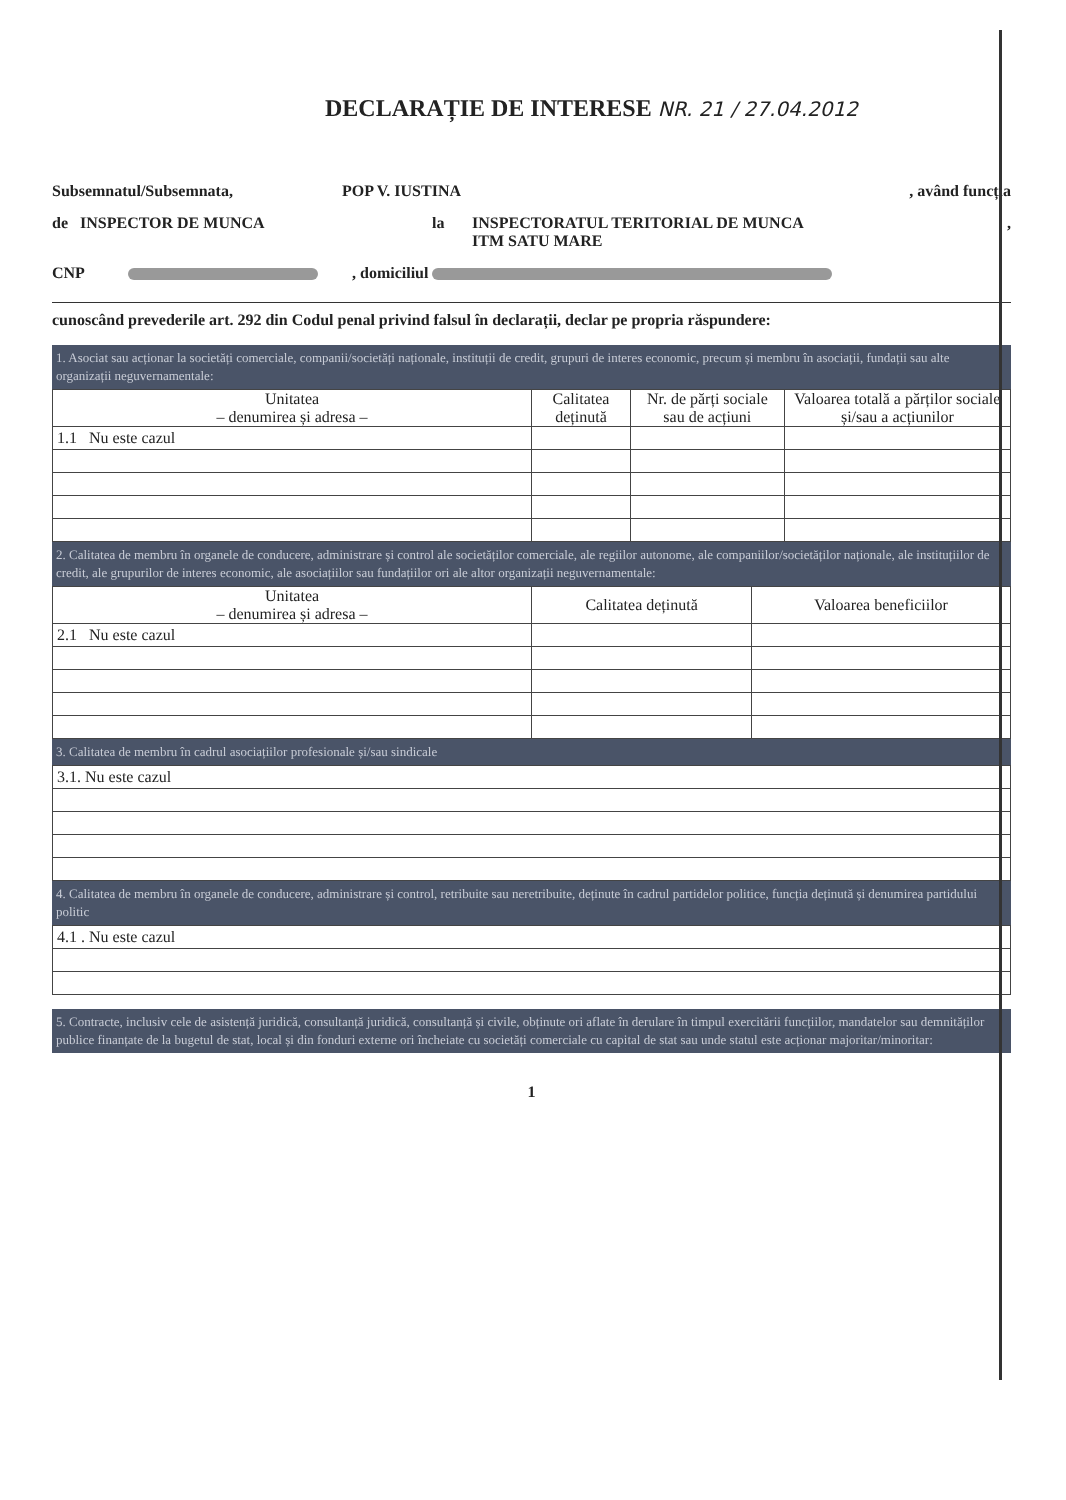DECLARAȚIE DE INTERESE NR. 21 / 27.04.2012
Subsemnatul/Subsemnata, POP V. IUSTINA, având funcția
de INSPECTOR DE MUNCA la INSPECTORATUL TERITORIAL DE MUNCA
ITM SATU MARE,
CNP , domiciliul
cunoscând prevederile art. 292 din Codul penal privind falsul în declarații, declar pe propria răspundere:
1. Asociat sau acționar la societăți comerciale, companii/societăți naționale, instituții de credit, grupuri de interes economic, precum și membru în asociații, fundații sau alte organizații neguvernamentale:
| Unitatea – denumirea și adresa – | Calitatea deținută | Nr. de părți sociale sau de acțiuni | Valoarea totală a părților sociale și/sau a acțiunilor |
| --- | --- | --- | --- |
| 1.1 Nu este cazul | | | |
2. Calitatea de membru în organele de conducere, administrare și control ale societăților comerciale, ale regiilor autonome, ale companiilor/societăților naționale, ale instituțiilor de credit, ale grupurilor de interes economic, ale asociațiilor sau fundațiilor ori ale altor organizații neguvernamentale:
| Unitatea – denumirea și adresa – | Calitatea deținută | Valoarea beneficiilor |
| --- | --- | --- |
| 2.1 Nu este cazul | | |
3. Calitatea de membru în cadrul asociațiilor profesionale și/sau sindicale
| 3.1. Nu este cazul |
4. Calitatea de membru în organele de conducere, administrare și control, retribuite sau neretribuite, deținute în cadrul partidelor politice, funcția deținută și denumirea partidului politic
| 4.1 . Nu este cazul |
5. Contracte, inclusiv cele de asistență juridică, consultanță juridică, consultanță și civile, obținute ori aflate în derulare în timpul exercitării funcțiilor, mandatelor sau demnităților publice finanțate de la bugetul de stat, local și din fonduri externe ori încheiate cu societăți comerciale cu capital de stat sau unde statul este acționar majoritar/minoritar:
1